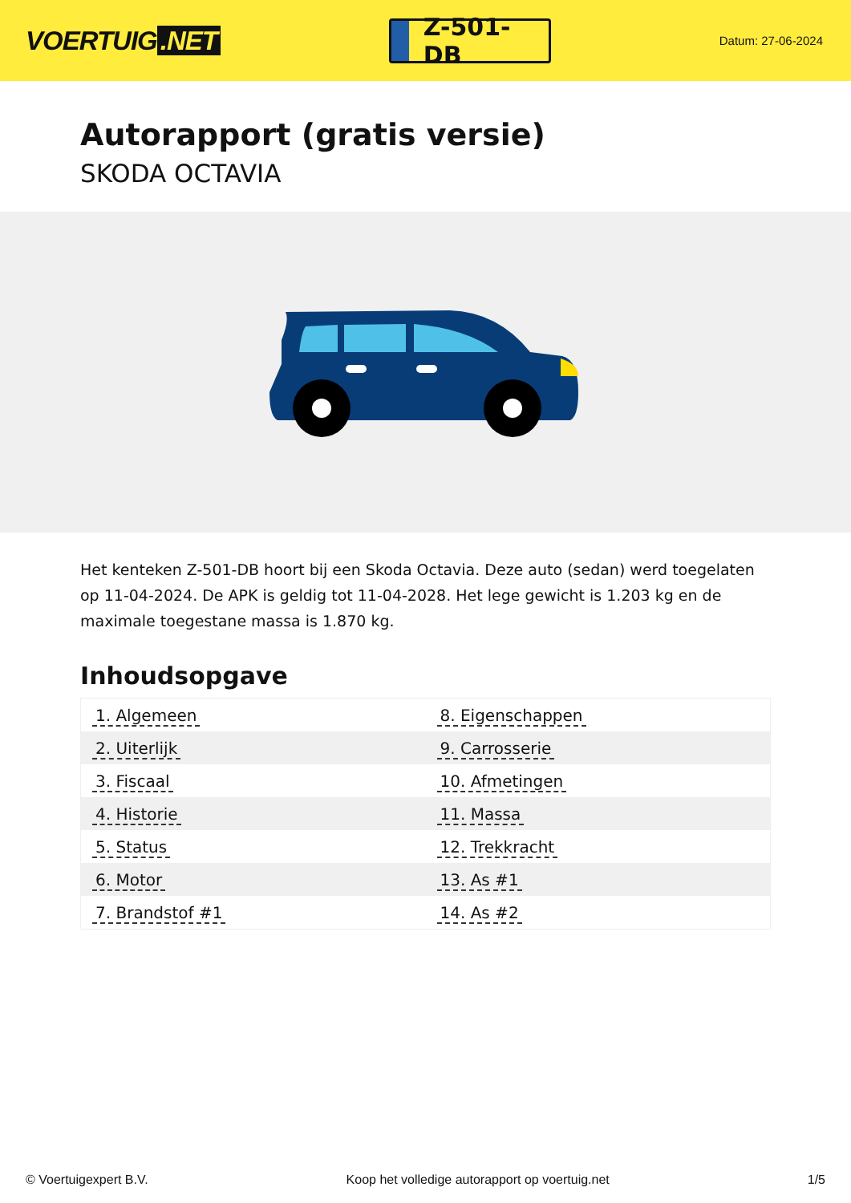VOERTUIG.NET
Z-501-DB
Datum: 27-06-2024
Autorapport (gratis versie)
SKODA OCTAVIA
Het kenteken Z-501-DB hoort bij een Skoda Octavia. Deze auto (sedan) werd toegelaten op 11-04-2024. De APK is geldig tot 11-04-2028. Het lege gewicht is 1.203 kg en de maximale toegestane massa is 1.870 kg.
Inhoudsopgave
| 1. Algemeen | 8. Eigenschappen |
| 2. Uiterlijk | 9. Carrosserie |
| 3. Fiscaal | 10. Afmetingen |
| 4. Historie | 11. Massa |
| 5. Status | 12. Trekkracht |
| 6. Motor | 13. As #1 |
| 7. Brandstof #1 | 14. As #2 |
© Voertuigexpert B.V. Koop het volledige autorapport op voertuig.net 1/5